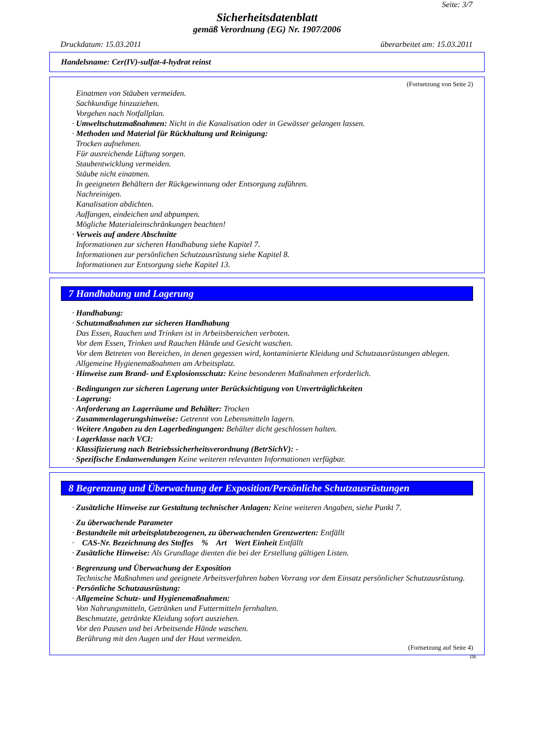Seite: 3/7
Sicherheitsdatenblatt
gemäß Verordnung (EG) Nr. 1907/2006
Druckdatum: 15.03.2011 überarbeitet am: 15.03.2011
Handelsname: Cer(IV)-sulfat-4-hydrat reinst
(Fortsetzung von Seite 2)
Einatmen von Stäuben vermeiden.
Sachkundige hinzuziehen.
Vorgehen nach Notfallplan.
· Umweltschutzmaßnahmen: Nicht in die Kanalisation oder in Gewässer gelangen lassen.
· Methoden und Material für Rückhaltung und Reinigung:
Trocken aufnehmen.
Für ausreichende Lüftung sorgen.
Staubentwicklung vermeiden.
Stäube nicht einatmen.
In geeigneten Behältern der Rückgewinnung oder Entsorgung zuführen.
Nachreinigen.
Kanalisation abdichten.
Auffangen, eindeichen und abpumpen.
Mögliche Materialeinschränkungen beachten!
· Verweis auf andere Abschnitte
Informationen zur sicheren Handhabung siehe Kapitel 7.
Informationen zur persönlichen Schutzausrüstung siehe Kapitel 8.
Informationen zur Entsorgung siehe Kapitel 13.
7 Handhabung und Lagerung
· Handhabung:
· Schutzmaßnahmen zur sicheren Handhabung
Das Essen, Rauchen und Trinken ist in Arbeitsbereichen verboten.
Vor dem Essen, Trinken und Rauchen Hände und Gesicht waschen.
Vor dem Betreten von Bereichen, in denen gegessen wird, kontaminierte Kleidung und Schutzausrüstungen ablegen.
Allgemeine Hygienemaßnahmen am Arbeitsplatz.
· Hinweise zum Brand- und Explosionsschutz: Keine besonderen Maßnahmen erforderlich.
· Bedingungen zur sicheren Lagerung unter Berücksichtigung von Unverträglichkeiten
· Lagerung:
· Anforderung an Lagerräume und Behälter: Trocken
· Zusammenlagerungshinweise: Getrennt von Lebensmitteln lagern.
· Weitere Angaben zu den Lagerbedingungen: Behälter dicht geschlossen halten.
· Lagerklasse nach VCI:
· Klassifizierung nach Betriebssicherheitsverordnung (BetrSichV): -
· Spezifische Endanwendungen Keine weiteren relevanten Informationen verfügbar.
8 Begrenzung und Überwachung der Exposition/Persönliche Schutzausrüstungen
· Zusätzliche Hinweise zur Gestaltung technischer Anlagen: Keine weiteren Angaben, siehe Punkt 7.
· Zu überwachende Parameter
· Bestandteile mit arbeitsplatzbezogenen, zu überwachenden Grenzwerten: Entfällt
· CAS-Nr. Bezeichnung des Stoffes % Art Wert Einheit Entfällt
· Zusätzliche Hinweise: Als Grundlage dienten die bei der Erstellung gültigen Listen.
· Begrenzung und Überwachung der Exposition
Technische Maßnahmen und geeignete Arbeitsverfahren haben Vorrang vor dem Einsatz persönlicher Schutzausrüstung.
· Persönliche Schutzausrüstung:
· Allgemeine Schutz- und Hygienemaßnahmen:
Von Nahrungsmitteln, Getränken und Futtermitteln fernhalten.
Beschmutzte, getränkte Kleidung sofort ausziehen.
Vor den Pausen und bei Arbeitsende Hände waschen.
Berührung mit den Augen und der Haut vermeiden.
(Fortsetzung auf Seite 4)
DE